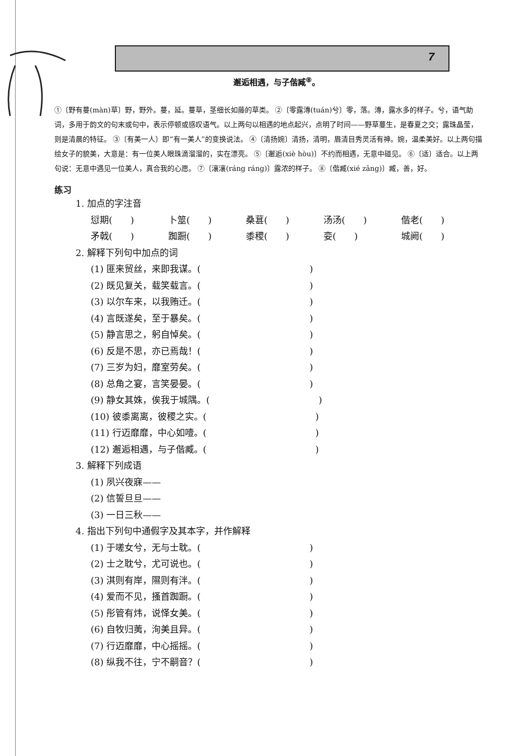7
邂逅相遇，与子偕臧<sup>⑧</sup>。
①〔野有蔓(màn)草〕野，野外。蔓，延。蔓草，茎细长如藤的草类。 ②〔零露漙(tuán)兮〕零，落。漙，露水多的样子。兮，语气助词，多用于韵文的句末或句中，表示停顿或感叹语气。以上两句以相遇的地点起兴，点明了时间——野草蔓生，是春夏之交；露珠晶莹，则是清晨的特征。 ③〔有美一人〕即“有一美人”的变换说法。 ④〔清扬婉〕清扬，清明，眉清目秀灵活有神。婉，温柔美好。以上两句描绘女子的貌美，大意是：有一位美人眼珠滴溜溜的，实在漂亮。 ⑤〔邂逅(xiè hòu)〕不约而相遇，无意中碰见。 ⑥〔适〕适合。以上两句说：无意中遇见一位美人，真合我的心愿。 ⑦〔瀼瀼(ráng ráng)〕露浓的样子。 ⑧〔偕臧(xié zāng)〕臧，善，好。
练习
1. 加点的字注音
愆期(　　) 卜筮(　　) 桑葚(　　) 汤汤(　　) 偕老(　　)
矛戟(　　) 踟蹰(　　) 黍稷(　　) 娈(　　) 城阙(　　)
2. 解释下列句中加点的词
(1) 匪来贸丝，来即我谋。(　　　　　　　　　　　　)
(2) 既见复关，载笑载言。(　　　　　　　　　　　　)
(3) 以尔车来，以我贿迁。(　　　　　　　　　　　　)
(4) 言既遂矣，至于暴矣。(　　　　　　　　　　　　)
(5) 静言思之，躬自悼矣。(　　　　　　　　　　　　)
(6) 反是不思，亦已焉哉！(　　　　　　　　　　　　)
(7) 三岁为妇，靡室劳矣。(　　　　　　　　　　　　)
(8) 总角之宴，言笑晏晏。(　　　　　　　　　　　　)
(9) 静女其姝，俟我于城隅。(　　　　　　　　　　　　)
(10) 彼黍离离，彼稷之实。(　　　　　　　　　　　　)
(11) 行迈靡靡，中心如噎。(　　　　　　　　　　　　)
(12) 邂逅相遇，与子偕臧。(　　　　　　　　　　　　)
3. 解释下列成语
(1) 夙兴夜寐——
(2) 信誓旦旦——
(3) 一日三秋——
4. 指出下列句中通假字及其本字，并作解释
(1) 于嗟女兮，无与士耽。(　　　　　　　　　　　　)
(2) 士之耽兮，尤可说也。(　　　　　　　　　　　　)
(3) 淇则有岸，隰则有泮。(　　　　　　　　　　　　)
(4) 爱而不见，搔首踟蹰。(　　　　　　　　　　　　)
(5) 彤管有炜，说怿女美。(　　　　　　　　　　　　)
(6) 自牧归荑，洵美且异。(　　　　　　　　　　　　)
(7) 行迈靡靡，中心摇摇。(　　　　　　　　　　　　)
(8) 纵我不往，宁不嗣音？(　　　　　　　　　　　　)